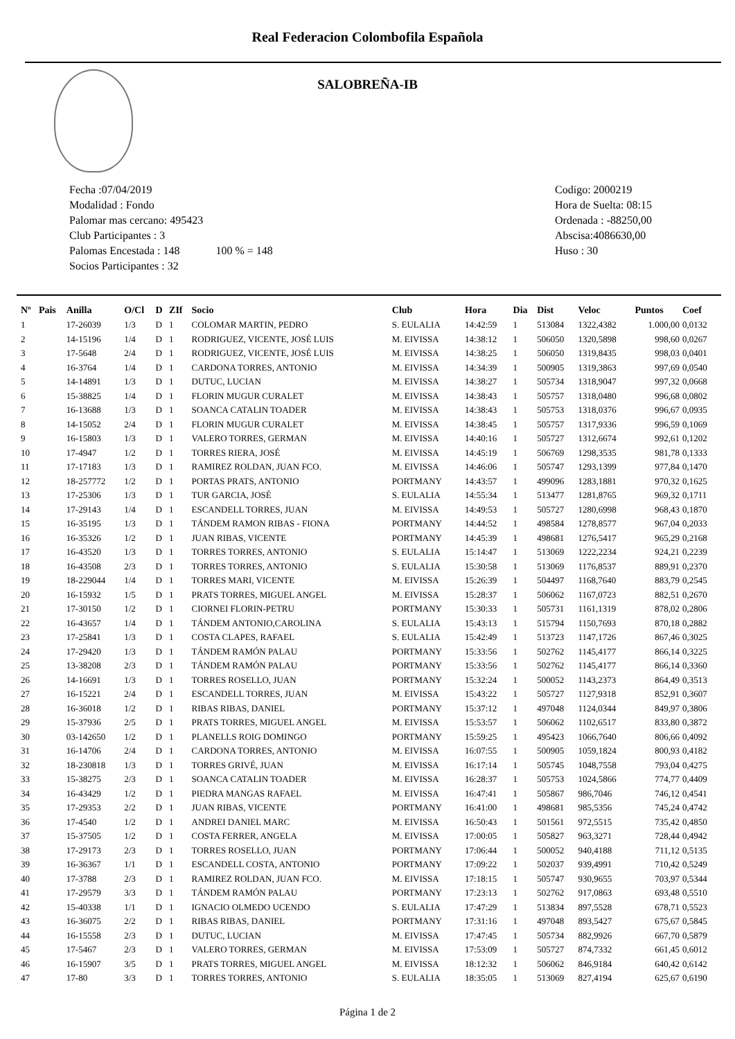Real Federacion Colombofila Española
SALOBREÑA-IB
Fecha :07/04/2019
Modalidad : Fondo
Palomar mas cercano: 495423
Club Participantes : 3
Palomas Encestada : 148 100 % = 148
Socios Participantes : 32
Codigo: 2000219
Hora de Suelta: 08:15
Ordenada : -88250,00
Abscisa:4086630,00
Huso : 30
| Nº | Pais | Anilla | O/Cl | D | ZIf | Socio | Club | Hora | Dia | Dist | Veloc | Puntos | Coef |
| --- | --- | --- | --- | --- | --- | --- | --- | --- | --- | --- | --- | --- | --- |
| 1 | | 17-26039 | 1/3 | D | 1 | COLOMAR MARTIN, PEDRO | S. EULALIA | 14:42:59 | 1 | 513084 | 1322,4382 | 1.000,00 | 0,0132 |
| 2 | | 14-15196 | 1/4 | D | 1 | RODRIGUEZ, VICENTE, JOSÉ LUIS | M. EIVISSA | 14:38:12 | 1 | 506050 | 1320,5898 | 998,60 | 0,0267 |
| 3 | | 17-5648 | 2/4 | D | 1 | RODRIGUEZ, VICENTE, JOSÉ LUIS | M. EIVISSA | 14:38:25 | 1 | 506050 | 1319,8435 | 998,03 | 0,0401 |
| 4 | | 16-3764 | 1/4 | D | 1 | CARDONA TORRES, ANTONIO | M. EIVISSA | 14:34:39 | 1 | 500905 | 1319,3863 | 997,69 | 0,0540 |
| 5 | | 14-14891 | 1/3 | D | 1 | DUTUC, LUCIAN | M. EIVISSA | 14:38:27 | 1 | 505734 | 1318,9047 | 997,32 | 0,0668 |
| 6 | | 15-38825 | 1/4 | D | 1 | FLORIN MUGUR CURALET | M. EIVISSA | 14:38:43 | 1 | 505757 | 1318,0480 | 996,68 | 0,0802 |
| 7 | | 16-13688 | 1/3 | D | 1 | SOANCA CATALIN TOADER | M. EIVISSA | 14:38:43 | 1 | 505753 | 1318,0376 | 996,67 | 0,0935 |
| 8 | | 14-15052 | 2/4 | D | 1 | FLORIN MUGUR CURALET | M. EIVISSA | 14:38:45 | 1 | 505757 | 1317,9336 | 996,59 | 0,1069 |
| 9 | | 16-15803 | 1/3 | D | 1 | VALERO TORRES, GERMAN | M. EIVISSA | 14:40:16 | 1 | 505727 | 1312,6674 | 992,61 | 0,1202 |
| 10 | | 17-4947 | 1/2 | D | 1 | TORRES RIERA, JOSÉ | M. EIVISSA | 14:45:19 | 1 | 506769 | 1298,3535 | 981,78 | 0,1333 |
| 11 | | 17-17183 | 1/3 | D | 1 | RAMIREZ ROLDAN, JUAN FCO. | M. EIVISSA | 14:46:06 | 1 | 505747 | 1293,1399 | 977,84 | 0,1470 |
| 12 | | 18-257772 | 1/2 | D | 1 | PORTAS PRATS, ANTONIO | PORTMANY | 14:43:57 | 1 | 499096 | 1283,1881 | 970,32 | 0,1625 |
| 13 | | 17-25306 | 1/3 | D | 1 | TUR GARCIA, JOSÉ | S. EULALIA | 14:55:34 | 1 | 513477 | 1281,8765 | 969,32 | 0,1711 |
| 14 | | 17-29143 | 1/4 | D | 1 | ESCANDELL TORRES, JUAN | M. EIVISSA | 14:49:53 | 1 | 505727 | 1280,6998 | 968,43 | 0,1870 |
| 15 | | 16-35195 | 1/3 | D | 1 | TÁNDEM RAMON RIBAS - FIONA | PORTMANY | 14:44:52 | 1 | 498584 | 1278,8577 | 967,04 | 0,2033 |
| 16 | | 16-35326 | 1/2 | D | 1 | JUAN RIBAS, VICENTE | PORTMANY | 14:45:39 | 1 | 498681 | 1276,5417 | 965,29 | 0,2168 |
| 17 | | 16-43520 | 1/3 | D | 1 | TORRES TORRES, ANTONIO | S. EULALIA | 15:14:47 | 1 | 513069 | 1222,2234 | 924,21 | 0,2239 |
| 18 | | 16-43508 | 2/3 | D | 1 | TORRES TORRES, ANTONIO | S. EULALIA | 15:30:58 | 1 | 513069 | 1176,8537 | 889,91 | 0,2370 |
| 19 | | 18-229044 | 1/4 | D | 1 | TORRES MARI, VICENTE | M. EIVISSA | 15:26:39 | 1 | 504497 | 1168,7640 | 883,79 | 0,2545 |
| 20 | | 16-15932 | 1/5 | D | 1 | PRATS TORRES, MIGUEL ANGEL | M. EIVISSA | 15:28:37 | 1 | 506062 | 1167,0723 | 882,51 | 0,2670 |
| 21 | | 17-30150 | 1/2 | D | 1 | CIORNEI FLORIN-PETRU | PORTMANY | 15:30:33 | 1 | 505731 | 1161,1319 | 878,02 | 0,2806 |
| 22 | | 16-43657 | 1/4 | D | 1 | TÁNDEM ANTONIO,CAROLINA | S. EULALIA | 15:43:13 | 1 | 515794 | 1150,7693 | 870,18 | 0,2882 |
| 23 | | 17-25841 | 1/3 | D | 1 | COSTA CLAPES, RAFAEL | S. EULALIA | 15:42:49 | 1 | 513723 | 1147,1726 | 867,46 | 0,3025 |
| 24 | | 17-29420 | 1/3 | D | 1 | TÁNDEM RAMÓN PALAU | PORTMANY | 15:33:56 | 1 | 502762 | 1145,4177 | 866,14 | 0,3225 |
| 25 | | 13-38208 | 2/3 | D | 1 | TÁNDEM RAMÓN PALAU | PORTMANY | 15:33:56 | 1 | 502762 | 1145,4177 | 866,14 | 0,3360 |
| 26 | | 14-16691 | 1/3 | D | 1 | TORRES ROSELLO, JUAN | PORTMANY | 15:32:24 | 1 | 500052 | 1143,2373 | 864,49 | 0,3513 |
| 27 | | 16-15221 | 2/4 | D | 1 | ESCANDELL TORRES, JUAN | M. EIVISSA | 15:43:22 | 1 | 505727 | 1127,9318 | 852,91 | 0,3607 |
| 28 | | 16-36018 | 1/2 | D | 1 | RIBAS RIBAS, DANIEL | PORTMANY | 15:37:12 | 1 | 497048 | 1124,0344 | 849,97 | 0,3806 |
| 29 | | 15-37936 | 2/5 | D | 1 | PRATS TORRES, MIGUEL ANGEL | M. EIVISSA | 15:53:57 | 1 | 506062 | 1102,6517 | 833,80 | 0,3872 |
| 30 | | 03-142650 | 1/2 | D | 1 | PLANELLS ROIG DOMINGO | PORTMANY | 15:59:25 | 1 | 495423 | 1066,7640 | 806,66 | 0,4092 |
| 31 | | 16-14706 | 2/4 | D | 1 | CARDONA TORRES, ANTONIO | M. EIVISSA | 16:07:55 | 1 | 500905 | 1059,1824 | 800,93 | 0,4182 |
| 32 | | 18-230818 | 1/3 | D | 1 | TORRES GRIVÉ, JUAN | M. EIVISSA | 16:17:14 | 1 | 505745 | 1048,7558 | 793,04 | 0,4275 |
| 33 | | 15-38275 | 2/3 | D | 1 | SOANCA CATALIN TOADER | M. EIVISSA | 16:28:37 | 1 | 505753 | 1024,5866 | 774,77 | 0,4409 |
| 34 | | 16-43429 | 1/2 | D | 1 | PIEDRA MANGAS RAFAEL | M. EIVISSA | 16:47:41 | 1 | 505867 | 986,7046 | 746,12 | 0,4541 |
| 35 | | 17-29353 | 2/2 | D | 1 | JUAN RIBAS, VICENTE | PORTMANY | 16:41:00 | 1 | 498681 | 985,5356 | 745,24 | 0,4742 |
| 36 | | 17-4540 | 1/2 | D | 1 | ANDREI DANIEL MARC | M. EIVISSA | 16:50:43 | 1 | 501561 | 972,5515 | 735,42 | 0,4850 |
| 37 | | 15-37505 | 1/2 | D | 1 | COSTA FERRER, ANGELA | M. EIVISSA | 17:00:05 | 1 | 505827 | 963,3271 | 728,44 | 0,4942 |
| 38 | | 17-29173 | 2/3 | D | 1 | TORRES ROSELLO, JUAN | PORTMANY | 17:06:44 | 1 | 500052 | 940,4188 | 711,12 | 0,5135 |
| 39 | | 16-36367 | 1/1 | D | 1 | ESCANDELL COSTA, ANTONIO | PORTMANY | 17:09:22 | 1 | 502037 | 939,4991 | 710,42 | 0,5249 |
| 40 | | 17-3788 | 2/3 | D | 1 | RAMIREZ ROLDAN, JUAN FCO. | M. EIVISSA | 17:18:15 | 1 | 505747 | 930,9655 | 703,97 | 0,5344 |
| 41 | | 17-29579 | 3/3 | D | 1 | TÁNDEM RAMÓN PALAU | PORTMANY | 17:23:13 | 1 | 502762 | 917,0863 | 693,48 | 0,5510 |
| 42 | | 15-40338 | 1/1 | D | 1 | IGNACIO OLMEDO UCENDO | S. EULALIA | 17:47:29 | 1 | 513834 | 897,5528 | 678,71 | 0,5523 |
| 43 | | 16-36075 | 2/2 | D | 1 | RIBAS RIBAS, DANIEL | PORTMANY | 17:31:16 | 1 | 497048 | 893,5427 | 675,67 | 0,5845 |
| 44 | | 16-15558 | 2/3 | D | 1 | DUTUC, LUCIAN | M. EIVISSA | 17:47:45 | 1 | 505734 | 882,9926 | 667,70 | 0,5879 |
| 45 | | 17-5467 | 2/3 | D | 1 | VALERO TORRES, GERMAN | M. EIVISSA | 17:53:09 | 1 | 505727 | 874,7332 | 661,45 | 0,6012 |
| 46 | | 16-15907 | 3/5 | D | 1 | PRATS TORRES, MIGUEL ANGEL | M. EIVISSA | 18:12:32 | 1 | 506062 | 846,9184 | 640,42 | 0,6142 |
| 47 | | 17-80 | 3/3 | D | 1 | TORRES TORRES, ANTONIO | S. EULALIA | 18:35:05 | 1 | 513069 | 827,4194 | 625,67 | 0,6190 |
Página 1 de 2